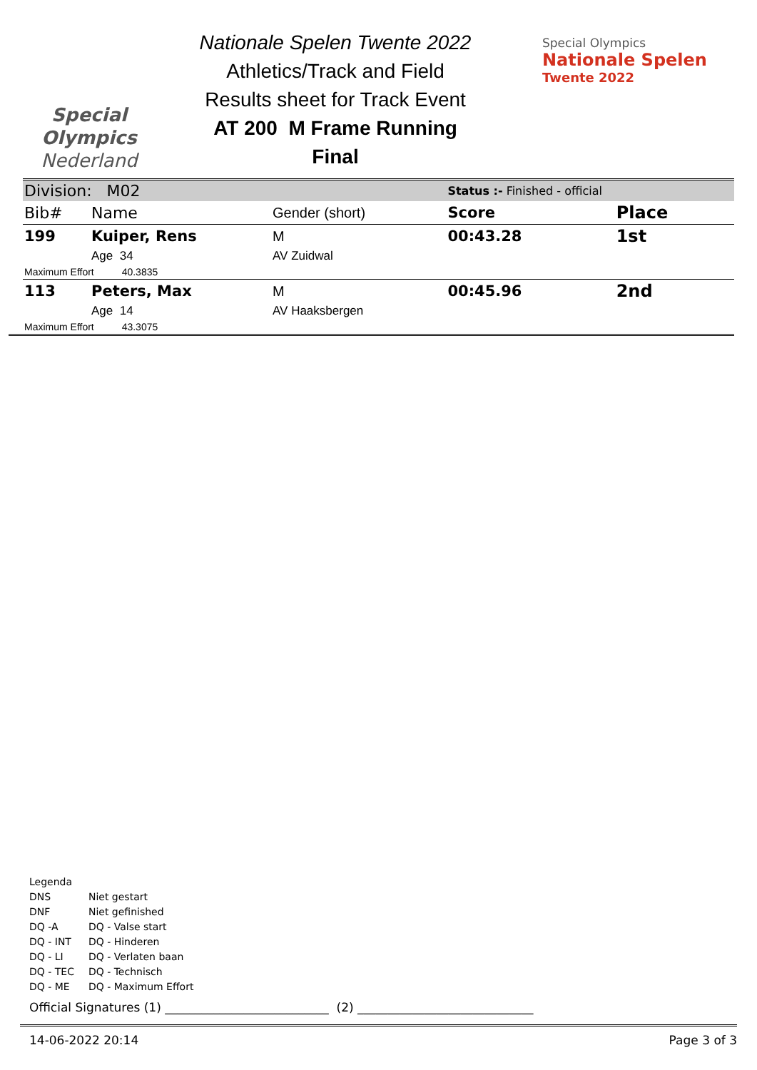Special
Olympics
Nederland
Nationale Spelen Twente 2022
Athletics/Track and Field
Results sheet for Track Event
AT 200 M Frame Running
Final
Special Olympics
Nationale Spelen
Twente 2022
| Division: M02 | | | Status :- Finished - official | |
| Bib# | Name | Gender (short) | Score | Place |
| 199 | Kuiper, Rens | M | 00:43.28 | 1st |
| | Age 34 | AV Zuidwal | | |
| Maximum Effort 40.3835 | | | | |
| 113 | Peters, Max | M | 00:45.96 | 2nd |
| | Age 14 | AV Haaksbergen | | |
| Maximum Effort 43.3075 | | | | |
Legenda
| DNS | Niet gestart |
| DNF | Niet gefinished |
| DQ -A | DQ - Valse start |
| DQ - INT | DQ - Hinderen |
| DQ - LI | DQ - Verlaten baan |
| DQ - TEC | DQ - Technisch |
| DQ - ME | DQ - Maximum Effort |
Official Signatures (1) ___________________________ (2) _____________________________
14-06-2022 20:14 Page 3 of 3